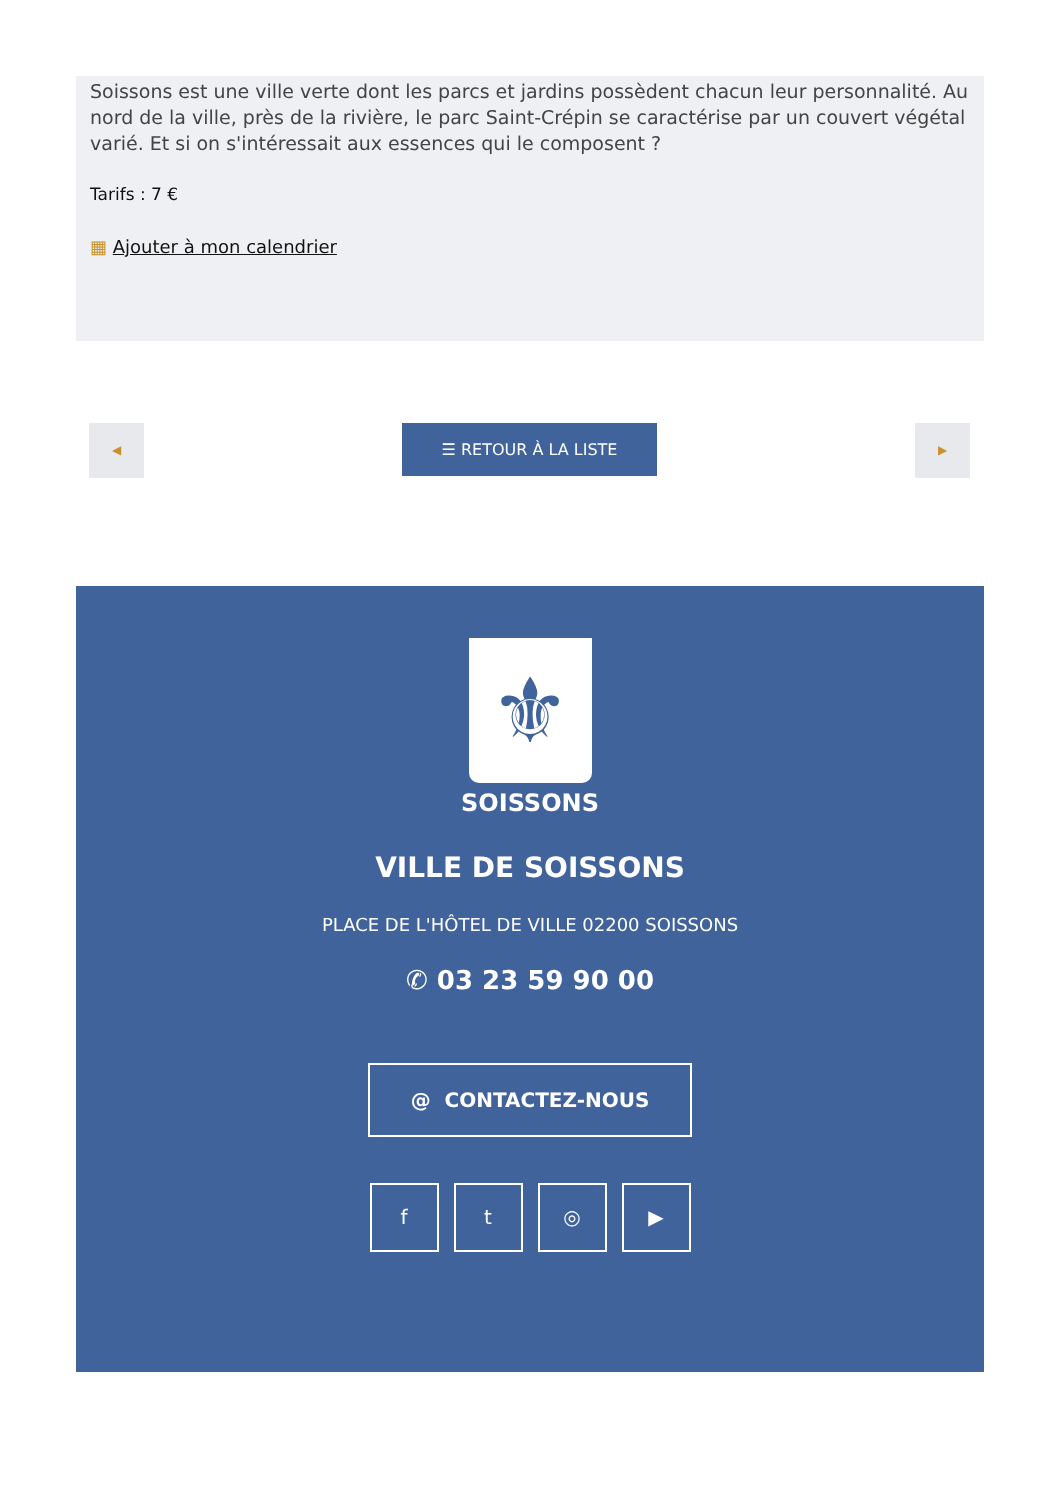Soissons est une ville verte dont les parcs et jardins possèdent chacun leur personnalité. Au nord de la ville, près de la rivière, le parc Saint-Crépin se caractérise par un couvert végétal varié. Et si on s'intéressait aux essences qui le composent ?
Tarifs : 7 €
▦ Ajouter à mon calendrier
◀ ☰ RETOUR À LA LISTE ▶
⚜
SOISSONS
VILLE DE SOISSONS
PLACE DE L'HÔTEL DE VILLE 02200 SOISSONS
✆ 03 23 59 90 00
@ CONTACTEZ-NOUS
f t ◎ ▶